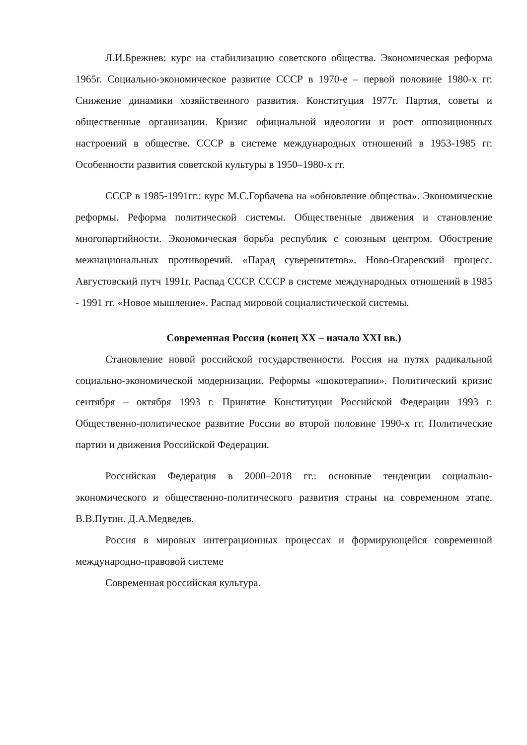Л.И.Брежнев: курс на стабилизацию советского общества. Экономическая реформа 1965г. Социально-экономическое развитие СССР в 1970-е – первой половине 1980-х гг. Снижение динамики хозяйственного развития. Конституция 1977г. Партия, советы и общественные организации. Кризис официальной идеологии и рост оппозиционных настроений в обществе. СССР в системе международных отношений в 1953-1985 гг. Особенности развития советской культуры в 1950–1980-х гг.
СССР в 1985-1991гг.: курс М.С.Горбачева на «обновление общества». Экономические реформы. Реформа политической системы. Общественные движения и становление многопартийности. Экономическая борьба республик с союзным центром. Обострение межнациональных противоречий. «Парад суверенитетов». Ново-Огаревский процесс. Августовский путч 1991г. Распад СССР. СССР в системе международных отношений в 1985 - 1991 гг. «Новое мышление». Распад мировой социалистической системы.
Современная Россия (конец XX – начало XXI вв.)
Становление новой российской государственности. Россия на путях радикальной социально-экономической модернизации. Реформы «шокотерапии». Политический кризис сентября – октября 1993 г. Принятие Конституции Российской Федерации 1993 г. Общественно-политическое развитие России во второй половине 1990-х гг. Политические партии и движения Российской Федерации.
Российская Федерация в 2000–2018 гг.: основные тенденции социально-экономического и общественно-политического развития страны на современном этапе. В.В.Путин. Д.А.Медведев.
Россия в мировых интеграционных процессах и формирующейся современной международно-правовой системе
Современная российская культура.